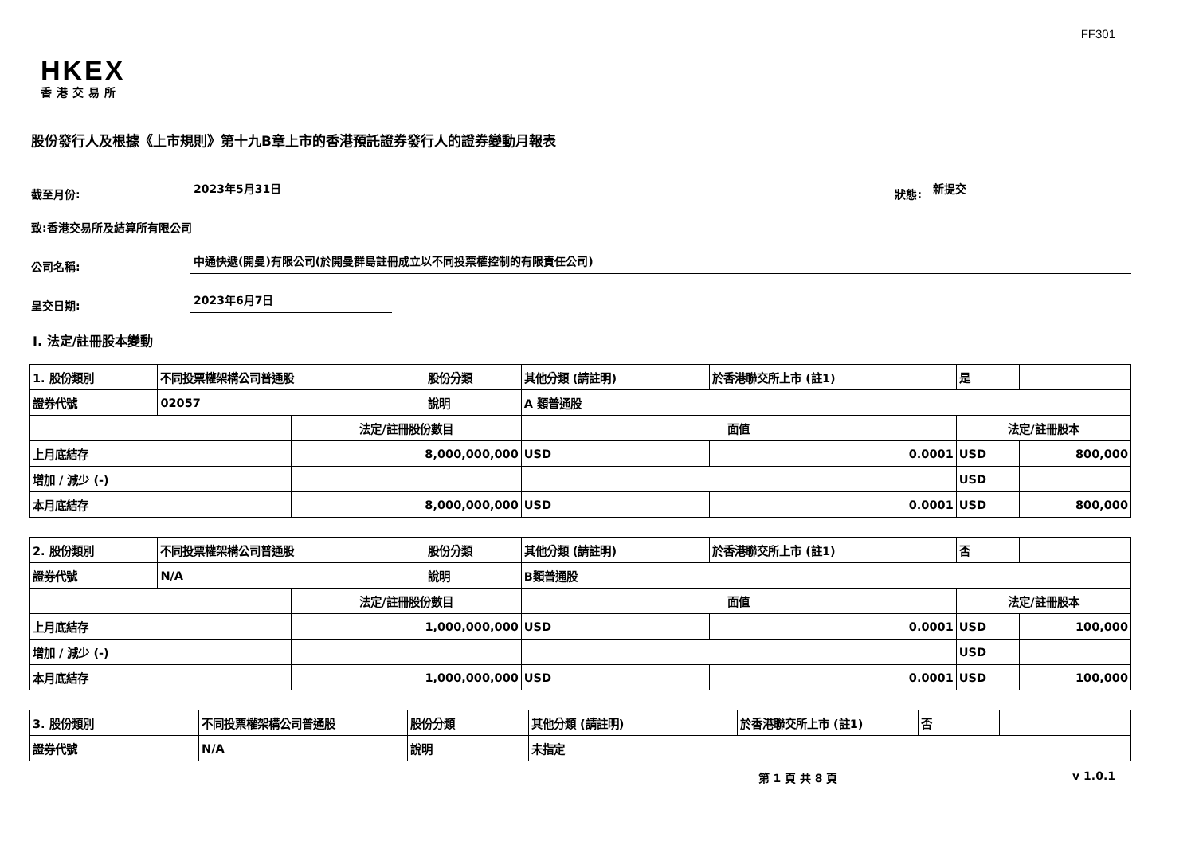FF301
HKEX
香港交易所
股份發行人及根據《上市規則》第十九B章上市的香港預託證券發行人的證券變動月報表
截至月份: 2023年5月31日 狀態: 新提交
致:香港交易所及結算所有限公司
公司名稱: 中通快遞(開曼)有限公司(於開曼群島註冊成立以不同投票權控制的有限責任公司)
呈交日期: 2023年6月7日
I. 法定/註冊股本變動
| 1. 股份類別 | 不同投票權架構公司普通股 | | 股份分類 | 其他分類 (請註明) | | 於香港聯交所上市 (註1) | 是 | |
| 證券代號 | 02057 | | 說明 | A 類普通股 | | | | |
| | | 法定/註冊股份數目 | | | 面值 | | 法定/註冊股本 | |
| 上月底結存 | | 8,000,000,000 | | | USD | 0.0001 | USD | 800,000 |
| 增加 / 減少 (-) | | | | | | | USD | |
| 本月底結存 | | 8,000,000,000 | | | USD | 0.0001 | USD | 800,000 |
| 2. 股份類別 | 不同投票權架構公司普通股 | | 股份分類 | 其他分類 (請註明) | | 於香港聯交所上市 (註1) | 否 | |
| 證券代號 | N/A | | 說明 | B類普通股 | | | | |
| | | 法定/註冊股份數目 | | | 面值 | | 法定/註冊股本 | |
| 上月底結存 | | 1,000,000,000 | | | USD | 0.0001 | USD | 100,000 |
| 增加 / 減少 (-) | | | | | | | USD | |
| 本月底結存 | | 1,000,000,000 | | | USD | 0.0001 | USD | 100,000 |
| 3. 股份類別 | 不同投票權架構公司普通股 | 股份分類 | 其他分類 (請註明) | 於香港聯交所上市 (註1) | 否 | |
| 證券代號 | N/A | 說明 | 未指定 | | | |
第 1 頁 共 8 頁 v 1.0.1